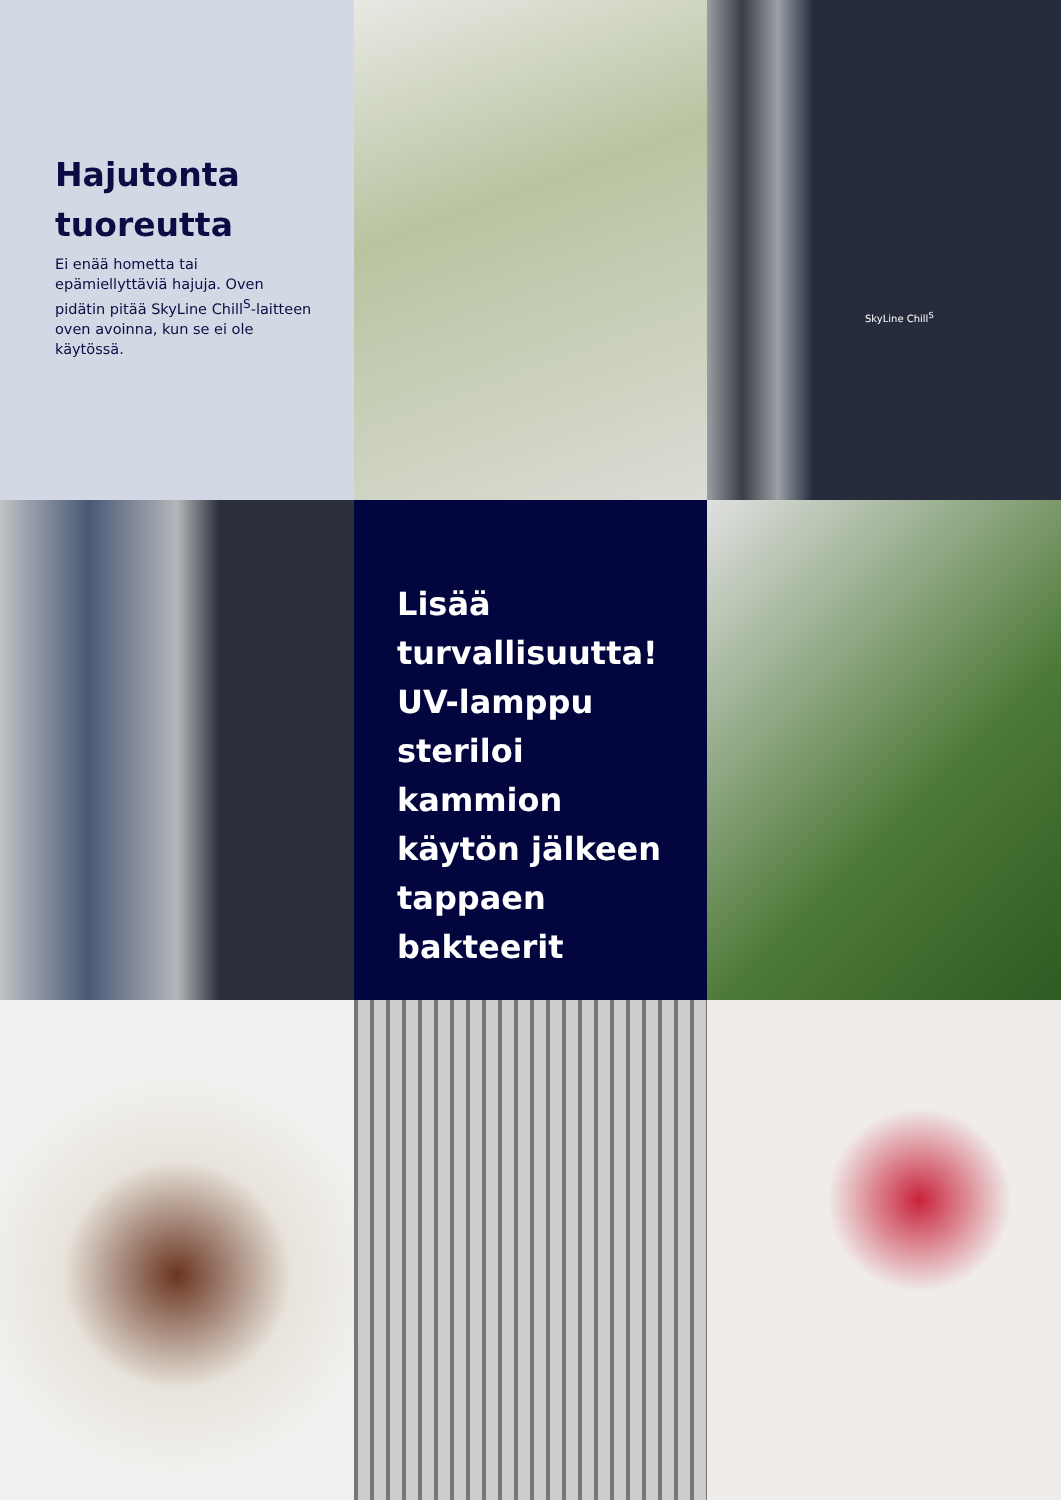Hajutonta tuoreutta
Ei enää hometta tai epämiellyttäviä hajuja. Oven pidätin pitää SkyLine Chill<sup>S</sup>-laitteen oven avoinna, kun se ei ole käytössä.
SkyLine Chill<sup>S</sup>
Lisää turvallisuutta! UV-lamppu steriloi kammion käytön jälkeen tappaen bakteerit